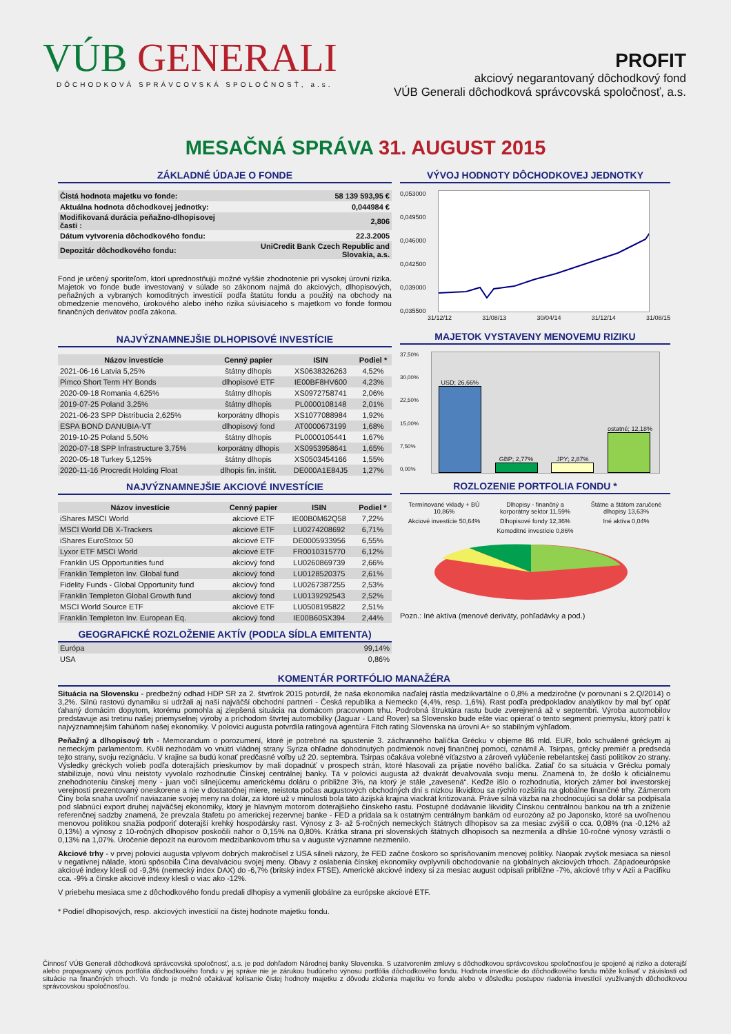VÚB GENERALI
DÔCHODKOVÁ SPRÁVCOVSKÁ SPOLOČNOSŤ, a.s.
PROFIT
akciový negarantovaný dôchodkový fond
VÚB Generali dôchodková správcovská spoločnosť, a.s.
MESAČNÁ SPRÁVA 31. AUGUST 2015
ZÁKLADNÉ ÚDAJE O FONDE
| Čistá hodnota majetku vo fonde: | 58 139 593,95 € |
| Aktuálna hodnota dôchodkovej jednotky: | 0,044984 € |
| Modifikovaná durácia peňažno-dlhopisovej časti : | 2,806 |
| Dátum vytvorenia dôchodkového fondu: | 22.3.2005 |
| Depozitár dôchodkového fondu: | UniCredit Bank Czech Republic and Slovakia, a.s. |
Fond je určený sporiteľom, ktorí uprednostňujú možné vyššie zhodnotenie pri vysokej úrovni rizika. Majetok vo fonde bude investovaný v súlade so zákonom najmä do akciových, dlhopisových, peňažných a vybraných komoditných investícií podľa štatútu fondu a použitý na obchody na obmedzenie menového, úrokového alebo iného rizika súvisiaceho s majetkom vo fonde formou finančných derivátov podľa zákona.
NAJVÝZNAMNEJŠIE DLHOPISOVÉ INVESTÍCIE
| Názov investície | Cenný papier | ISIN | Podiel * |
| --- | --- | --- | --- |
| 2021-06-16 Latvia 5,25% | štátny dlhopis | XS0638326263 | 4,52% |
| Pimco Short Term HY Bonds | dlhopisové ETF | IE00BF8HV600 | 4,23% |
| 2020-09-18 Romania 4,625% | štátny dlhopis | XS0972758741 | 2,06% |
| 2019-07-25 Poland 3,25% | štátny dlhopis | PL0000108148 | 2,01% |
| 2021-06-23 SPP Distribucia 2,625% | korporátny dlhopis | XS1077088984 | 1,92% |
| ESPA BOND DANUBIA-VT | dlhopisový fond | AT0000673199 | 1,68% |
| 2019-10-25 Poland 5,50% | štátny dlhopis | PL0000105441 | 1,67% |
| 2020-07-18 SPP Infrastructure 3,75% | korporátny dlhopis | XS0953958641 | 1,65% |
| 2020-05-18 Turkey 5,125% | štátny dlhopis | XS0503454166 | 1,55% |
| 2020-11-16 Procredit Holding Float | dlhopis fin. inštit. | DE000A1E84J5 | 1,27% |
NAJVÝZNAMNEJŠIE AKCIOVÉ INVESTÍCIE
| Názov investície | Cenný papier | ISIN | Podiel * |
| --- | --- | --- | --- |
| iShares MSCI World | akciové ETF | IE00B0M62Q58 | 7,22% |
| MSCI World DB X-Trackers | akciové ETF | LU0274208692 | 6,71% |
| iShares EuroStoxx 50 | akciové ETF | DE0005933956 | 6,55% |
| Lyxor ETF MSCI World | akciové ETF | FR0010315770 | 6,12% |
| Franklin US Opportunities fund | akciový fond | LU0260869739 | 2,66% |
| Franklin Templeton Inv. Global fund | akciový fond | LU0128520375 | 2,61% |
| Fidelity Funds - Global Opportunity fund | akciový fond | LU0267387255 | 2,53% |
| Franklin Templeton Global Growth fund | akciový fond | LU0139292543 | 2,52% |
| MSCI World Source ETF | akciové ETF | LU0508195822 | 2,51% |
| Franklin Templeton Inv. European Eq. | akciový fond | IE00B60SX394 | 2,44% |
GEOGRAFICKÉ ROZLOŽENIE AKTÍV (PODĽA SÍDLA EMITENTA)
| Európa | 99,14% |
| USA | 0,86% |
VÝVOJ HODNOTY DÔCHODKOVEJ JEDNOTKY
0,053000
0,049500
0,046000
0,042500
0,039000
0,035500
31/12/12 31/08/13 30/04/14 31/12/14 31/08/15
MAJETOK VYSTAVENY MENOVEMU RIZIKU
37,50%
30,00%
22,50%
15,00%
7,50%
0,00%
USD; 26,66%
GBP; 2,77%
JPY; 2,87%
ostatné; 12,18%
ROZLOZENIE PORTFOLIA FONDU *
Termínované vklady + BÚ 10,86%
Dlhopisy - finančný a korporátny sektor 11,59%
Štátne a štátom zaručené dlhopisy 13,63%
Akciové investície 50,64%
Dlhopisové fondy 12,36%
Iné aktíva 0,04%
Komoditné investície 0,86%
Pozn.: Iné aktíva (menové deriváty, pohľadávky a pod.)
KOMENTÁR PORTFÓLIO MANAŽÉRA
Situácia na Slovensku - predbežný odhad HDP SR za 2. štvrťrok 2015 potvrdil, že naša ekonomika naďalej rástla medzikvartálne o 0,8% a medziročne (v porovnaní s 2.Q/2014) o 3,2%. Silnú rastovú dynamiku si udržali aj naši najväčší obchodní partneri - Česká republika a Nemecko (4,4%, resp. 1,6%). Rast podľa predpokladov analytikov by mal byť opäť ťahaný domácim dopytom, ktorému pomohla aj zlepšená situácia na domácom pracovnom trhu. Podrobná štruktúra rastu bude zverejnená až v septembri. Výroba automobilov predstavuje asi tretinu našej priemyselnej výroby a príchodom štvrtej automobilky (Jaguar - Land Rover) sa Slovensko bude ešte viac opierať o tento segment priemyslu, ktorý patrí k najvýznamnejším ťahúňom našej ekonomiky. V polovici augusta potvrdila ratingová agentúra Fitch rating Slovenska na úrovni A+ so stabilným výhľadom.
Peňažný a dlhopisový trh - Memorandum o porozumení, ktoré je potrebné na spustenie 3. záchranného balíčka Grécku v objeme 86 mld. EUR, bolo schválené gréckym aj nemeckým parlamentom. Kvôli nezhodám vo vnútri vládnej strany Syriza ohľadne dohodnutých podmienok novej finančnej pomoci, oznámil A. Tsirpas, grécky premiér a predseda tejto strany, svoju rezignáciu. V krajine sa budú konať predčasné voľby už 20. septembra. Tsirpas očakáva volebné víťazstvo a zároveň vylúčenie rebelantskej časti politikov zo strany. Výsledky gréckych volieb podľa doterajších prieskumov by mali dopadnúť v prospech strán, ktoré hlasovali za prijatie nového balíčka. Zatiaľ čo sa situácia v Grécku pomaly stabilizuje, novú vlnu neistoty vyvolalo rozhodnutie Čínskej centrálnej banky. Tá v polovici augusta až dvakrát devalvovala svoju menu. Znamená to, že došlo k oficiálnemu znehodnoteniu čínskej meny - juan voči silnejúcemu americkému doláru o približne 3%, na ktorý je stále „zavesená“. Keďže išlo o rozhodnutia, ktorých zámer bol investorskej verejnosti prezentovaný oneskorene a nie v dostatočnej miere, neistota počas augustových obchodných dní s nízkou likviditou sa rýchlo rozšírila na globálne finančné trhy. Zámerom Číny bola snaha uvoľniť naviazanie svojej meny na dolár, za ktoré už v minulosti bola táto ázijská krajina viackrát kritizovaná. Práve silná väzba na zhodnocujúci sa dolár sa podpísala pod slabnúci export druhej najväčšej ekonomiky, ktorý je hlavným motorom doterajšieho čínskeho rastu. Postupné dodávanie likvidity Čínskou centrálnou bankou na trh a zníženie referenčnej sadzby znamená, že prevzala štafetu po americkej rezervnej banke - FED a pridala sa k ostatným centrálnym bankám od eurozóny až po Japonsko, ktoré sa uvoľnenou menovou politikou snažia podporiť doterajší krehký hospodársky rast. Výnosy z 3- až 5-ročných nemeckých štátnych dlhopisov sa za mesiac zvýšili o cca. 0,08% (na -0,12% až 0,13%) a výnosy z 10-ročných dlhopisov poskočili nahor o 0,15% na 0,80%. Krátka strana pri slovenských štátnych dlhopisoch sa nezmenila a dlhšie 10-ročné výnosy vzrástli o 0,13% na 1,07%. Úročenie depozít na eurovom medzibankovom trhu sa v auguste významne nezmenilo.
Akciové trhy - v prvej polovici augusta vplyvom dobrých makročísel z USA silneli názory, že FED začne čoskoro so sprísňovaním menovej politiky. Naopak zvyšok mesiaca sa niesol v negatívnej nálade, ktorú spôsobila Čína devalváciou svojej meny. Obavy z oslabenia čínskej ekonomiky ovplyvnili obchodovanie na globálnych akciových trhoch. Západoeurópske akciové indexy klesli od -9,3% (nemecký index DAX) do -6,7% (britský index FTSE). Americké akciové indexy si za mesiac august odpísali približne -7%, akciové trhy v Ázii a Pacifiku cca. -9% a čínske akciové indexy klesli o viac ako -12%.
V priebehu mesiaca sme z dôchodkového fondu predali dlhopisy a vymenili globálne za európske akciové ETF.
* Podiel dlhopisových, resp. akciových investícií na čistej hodnote majetku fondu.
Činnosť VÚB Generali dôchodková správcovská spoločnosť, a.s. je pod dohľadom Národnej banky Slovenska. S uzatvorením zmluvy s dôchodkovou správcovskou spoločnosťou je spojené aj riziko a doterajší alebo propagovaný výnos portfólia dôchodkového fondu v jej správe nie je zárukou budúceho výnosu portfólia dôchodkového fondu. Hodnota investície do dôchodkového fondu môže kolísať v závislosti od situácie na finančných trhoch. Vo fonde je možné očakávať kolísanie čistej hodnoty majetku z dôvodu zloženia majetku vo fonde alebo v dôsledku postupov riadenia investícií využívaných dôchodkovou správcovskou spoločnosťou.